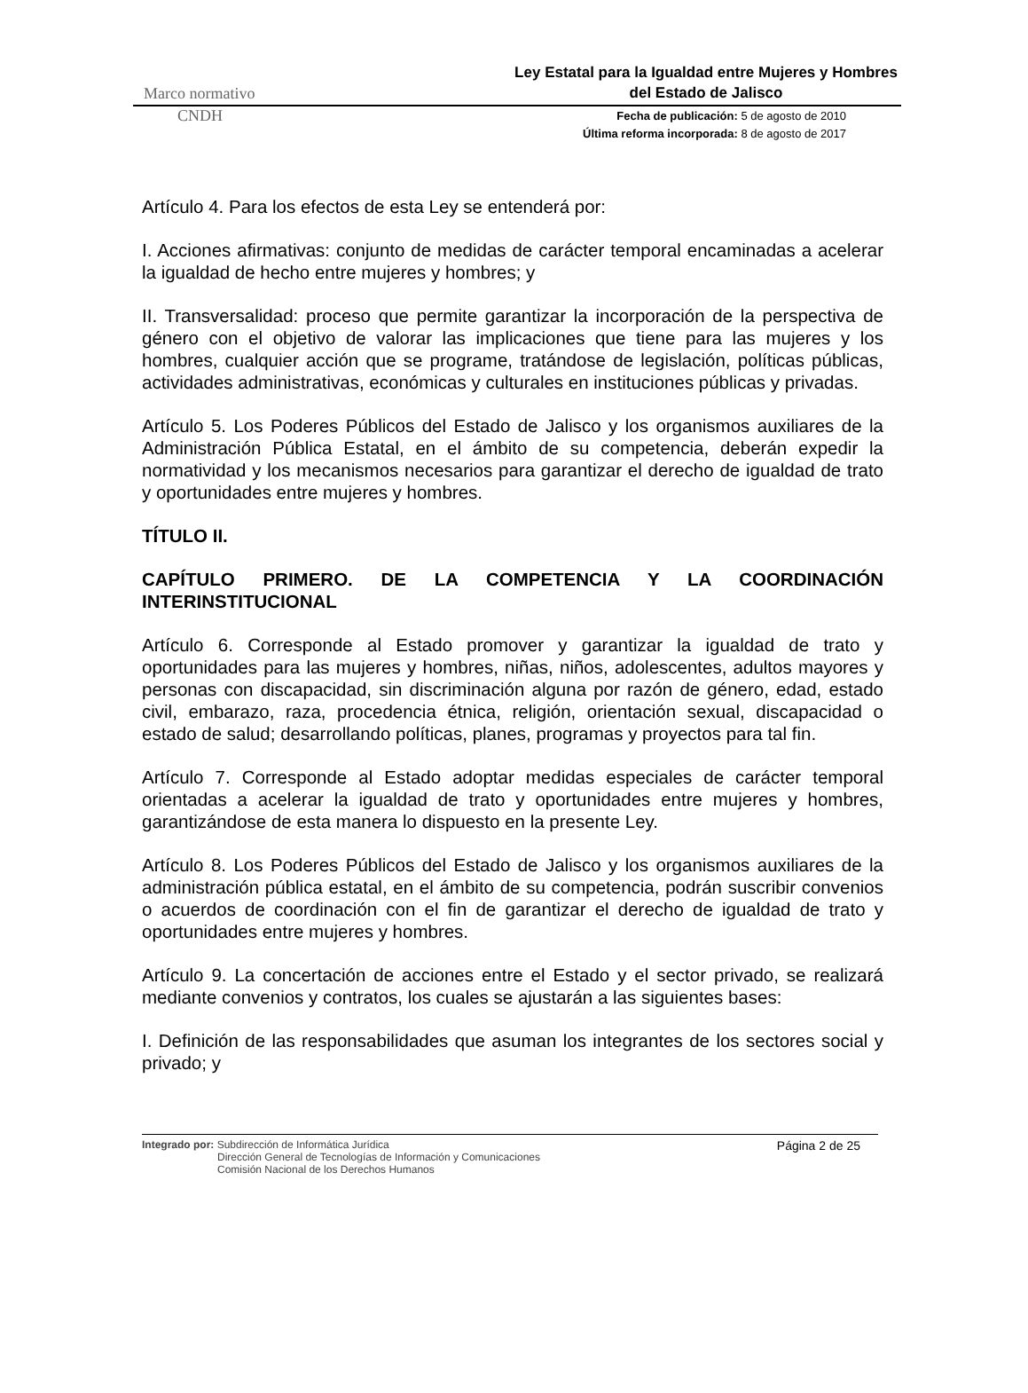Marco normativo Ley Estatal para la Igualdad entre Mujeres y Hombres del Estado de Jalisco
CNDH
Fecha de publicación: 5 de agosto de 2010
Última reforma incorporada: 8 de agosto de 2017
Artículo 4. Para los efectos de esta Ley se entenderá por:
I. Acciones afirmativas: conjunto de medidas de carácter temporal encaminadas a acelerar la igualdad de hecho entre mujeres y hombres; y
II. Transversalidad: proceso que permite garantizar la incorporación de la perspectiva de género con el objetivo de valorar las implicaciones que tiene para las mujeres y los hombres, cualquier acción que se programe, tratándose de legislación, políticas públicas, actividades administrativas, económicas y culturales en instituciones públicas y privadas.
Artículo 5. Los Poderes Públicos del Estado de Jalisco y los organismos auxiliares de la Administración Pública Estatal, en el ámbito de su competencia, deberán expedir la normatividad y los mecanismos necesarios para garantizar el derecho de igualdad de trato y oportunidades entre mujeres y hombres.
TÍTULO II.
CAPÍTULO PRIMERO. DE LA COMPETENCIA Y LA COORDINACIÓN INTERINSTITUCIONAL
Artículo 6. Corresponde al Estado promover y garantizar la igualdad de trato y oportunidades para las mujeres y hombres, niñas, niños, adolescentes, adultos mayores y personas con discapacidad, sin discriminación alguna por razón de género, edad, estado civil, embarazo, raza, procedencia étnica, religión, orientación sexual, discapacidad o estado de salud; desarrollando políticas, planes, programas y proyectos para tal fin.
Artículo 7. Corresponde al Estado adoptar medidas especiales de carácter temporal orientadas a acelerar la igualdad de trato y oportunidades entre mujeres y hombres, garantizándose de esta manera lo dispuesto en la presente Ley.
Artículo 8. Los Poderes Públicos del Estado de Jalisco y los organismos auxiliares de la administración pública estatal, en el ámbito de su competencia, podrán suscribir convenios o acuerdos de coordinación con el fin de garantizar el derecho de igualdad de trato y oportunidades entre mujeres y hombres.
Artículo 9. La concertación de acciones entre el Estado y el sector privado, se realizará mediante convenios y contratos, los cuales se ajustarán a las siguientes bases:
I. Definición de las responsabilidades que asuman los integrantes de los sectores social y privado; y
Integrado por: Subdirección de Informática Jurídica
Dirección General de Tecnologías de Información y Comunicaciones
Comisión Nacional de los Derechos Humanos
Página 2 de 25